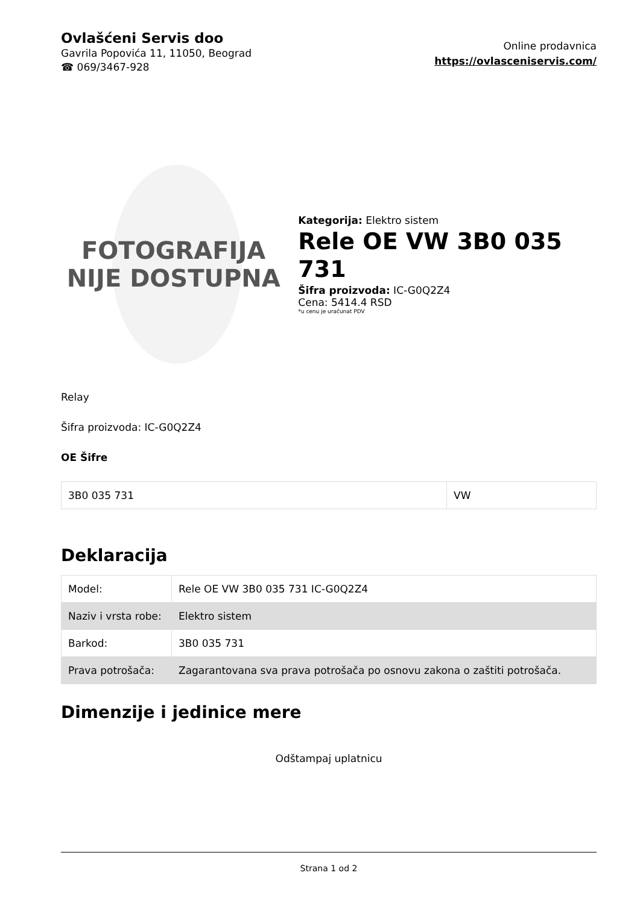Ovlašćeni Servis doo
Gavrila Popovića 11, 11050, Beograd
☎ 069/3467-928
Online prodavnica
https://ovlasceniservis.com/
FOTOGRAFIJA
NIJE DOSTUPNA
Kategorija: Elektro sistem
Rele OE VW 3B0 035 731
Šifra proizvoda: IC-G0Q2Z4
Cena: 5414.4 RSD
*u cenu je uračunat PDV
Relay
Šifra proizvoda: IC-G0Q2Z4
OE Šifre
| 3B0 035 731 | VW |
Deklaracija
| Model: | Rele OE VW 3B0 035 731 IC-G0Q2Z4 |
| Naziv i vrsta robe: | Elektro sistem |
| Barkod: | 3B0 035 731 |
| Prava potrošača: | Zagarantovana sva prava potrošača po osnovu zakona o zaštiti potrošača. |
Dimenzije i jedinice mere
Odštampaj uplatnicu
Strana 1 od 2